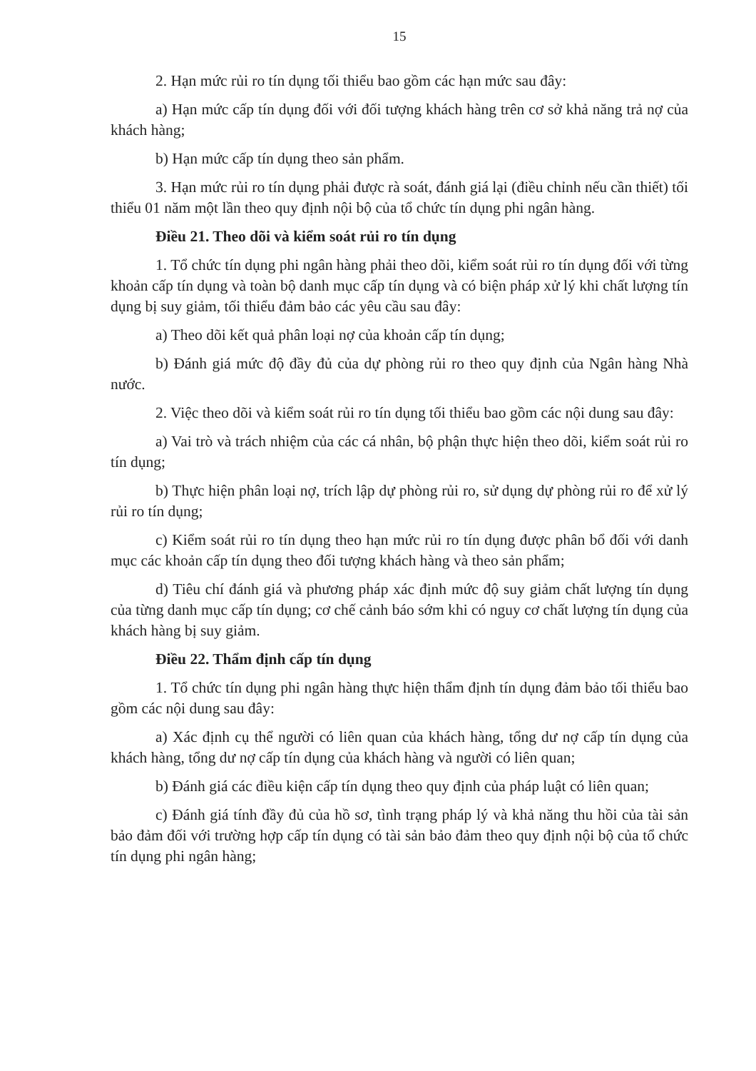15
2. Hạn mức rủi ro tín dụng tối thiểu bao gồm các hạn mức sau đây:
a) Hạn mức cấp tín dụng đối với đối tượng khách hàng trên cơ sở khả năng trả nợ của khách hàng;
b) Hạn mức cấp tín dụng theo sản phẩm.
3. Hạn mức rủi ro tín dụng phải được rà soát, đánh giá lại (điều chỉnh nếu cần thiết) tối thiểu 01 năm một lần theo quy định nội bộ của tổ chức tín dụng phi ngân hàng.
Điều 21. Theo dõi và kiểm soát rủi ro tín dụng
1. Tổ chức tín dụng phi ngân hàng phải theo dõi, kiểm soát rủi ro tín dụng đối với từng khoản cấp tín dụng và toàn bộ danh mục cấp tín dụng và có biện pháp xử lý khi chất lượng tín dụng bị suy giảm, tối thiểu đảm bảo các yêu cầu sau đây:
a) Theo dõi kết quả phân loại nợ của khoản cấp tín dụng;
b) Đánh giá mức độ đầy đủ của dự phòng rủi ro theo quy định của Ngân hàng Nhà nước.
2. Việc theo dõi và kiểm soát rủi ro tín dụng tối thiểu bao gồm các nội dung sau đây:
a) Vai trò và trách nhiệm của các cá nhân, bộ phận thực hiện theo dõi, kiểm soát rủi ro tín dụng;
b) Thực hiện phân loại nợ, trích lập dự phòng rủi ro, sử dụng dự phòng rủi ro để xử lý rủi ro tín dụng;
c) Kiểm soát rủi ro tín dụng theo hạn mức rủi ro tín dụng được phân bổ đối với danh mục các khoản cấp tín dụng theo đối tượng khách hàng và theo sản phẩm;
d) Tiêu chí đánh giá và phương pháp xác định mức độ suy giảm chất lượng tín dụng của từng danh mục cấp tín dụng; cơ chế cảnh báo sớm khi có nguy cơ chất lượng tín dụng của khách hàng bị suy giảm.
Điều 22. Thẩm định cấp tín dụng
1. Tổ chức tín dụng phi ngân hàng thực hiện thẩm định tín dụng đảm bảo tối thiểu bao gồm các nội dung sau đây:
a) Xác định cụ thể người có liên quan của khách hàng, tổng dư nợ cấp tín dụng của khách hàng, tổng dư nợ cấp tín dụng của khách hàng và người có liên quan;
b) Đánh giá các điều kiện cấp tín dụng theo quy định của pháp luật có liên quan;
c) Đánh giá tính đầy đủ của hồ sơ, tình trạng pháp lý và khả năng thu hồi của tài sản bảo đảm đối với trường hợp cấp tín dụng có tài sản bảo đảm theo quy định nội bộ của tổ chức tín dụng phi ngân hàng;